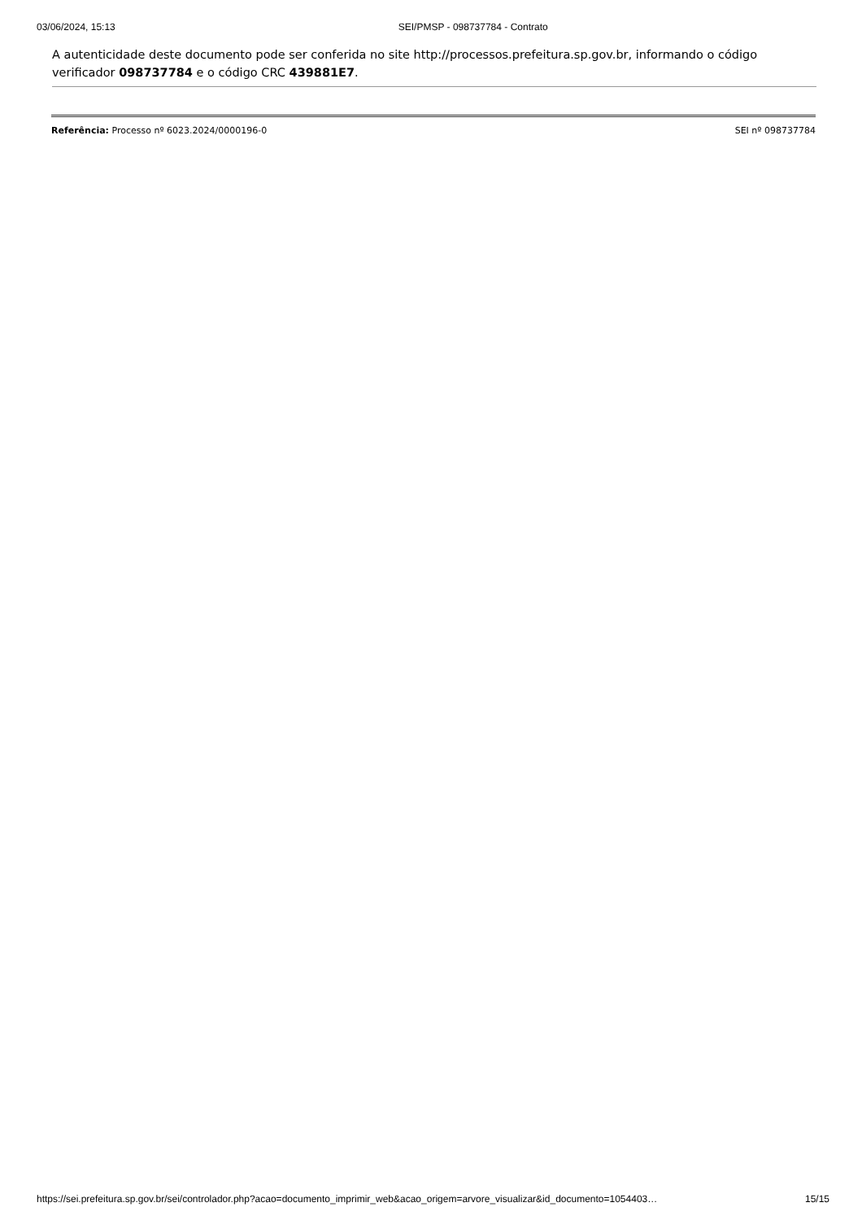03/06/2024, 15:13 SEI/PMSP - 098737784 - Contrato
A autenticidade deste documento pode ser conferida no site http://processos.prefeitura.sp.gov.br, informando o código verificador 098737784 e o código CRC 439881E7.
Referência: Processo nº 6023.2024/0000196-0 SEI nº 098737784
https://sei.prefeitura.sp.gov.br/sei/controlador.php?acao=documento_imprimir_web&acao_origem=arvore_visualizar&id_documento=1054403… 15/15